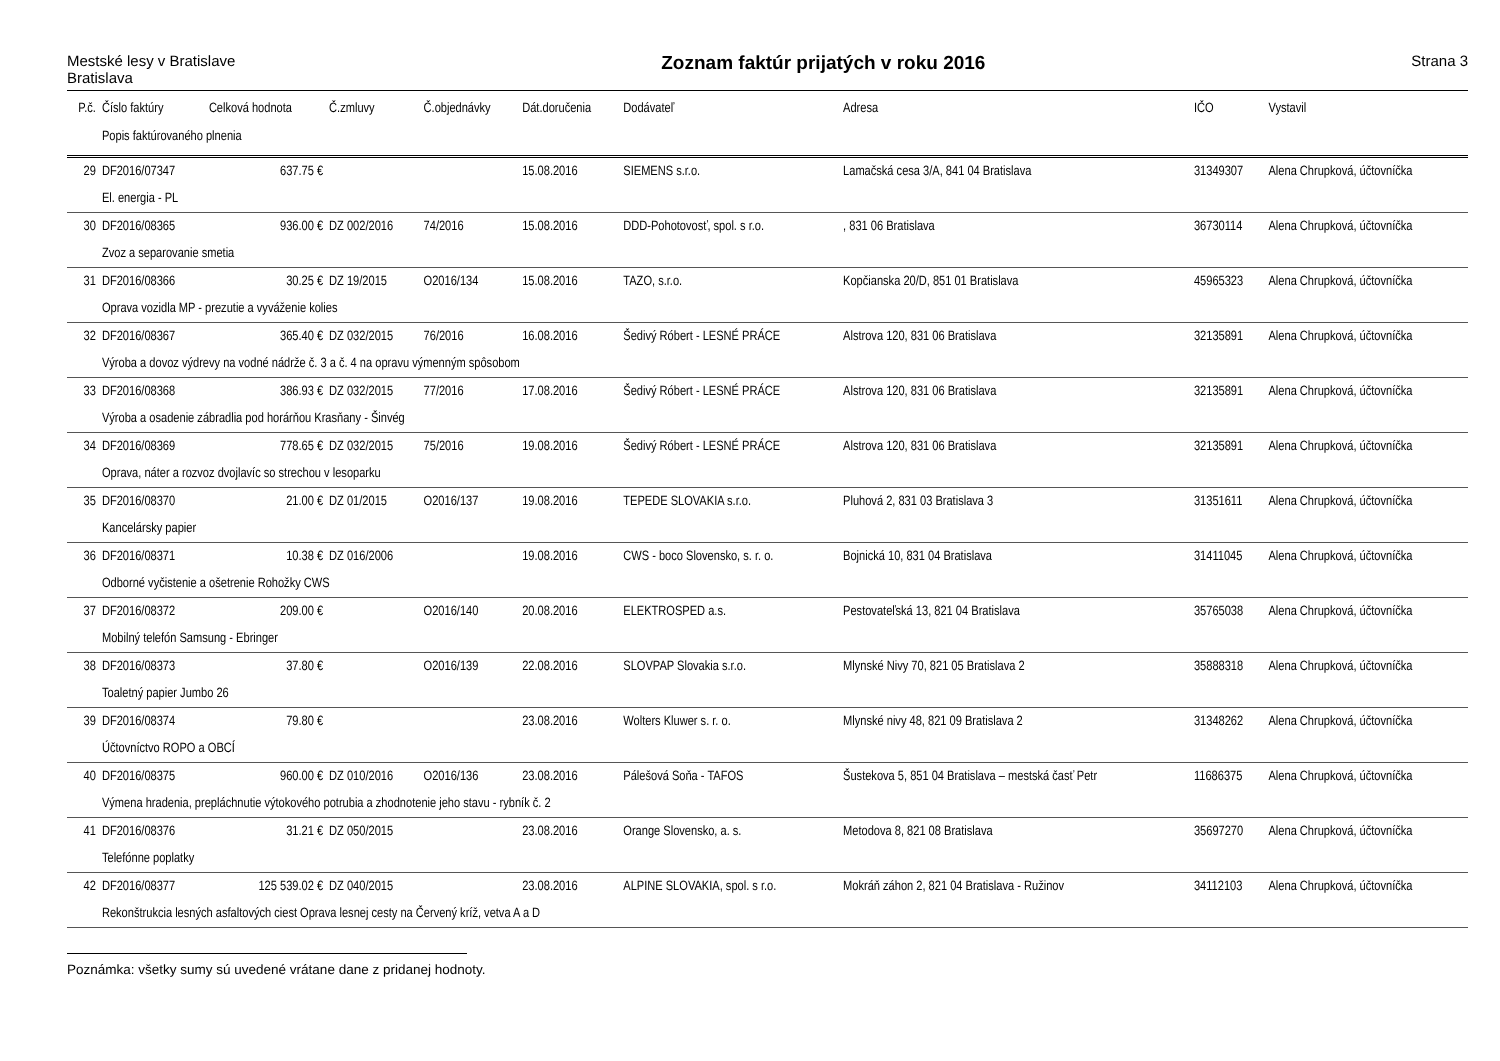Mestské lesy v Bratislave
Bratislava
Zoznam faktúr prijatých v roku 2016
Strana 3
| P.č. | Číslo faktúry | Celková hodnota | Č.zmluvy | Č.objednávky | Dát.doručenia | Dodávateľ | Adresa | IČO | Vystavil |
| --- | --- | --- | --- | --- | --- | --- | --- | --- | --- |
| | Popis faktúrovaného plnenia | | | | | | | | |
| 29 | DF2016/07347 | 637.75 € | | | 15.08.2016 | SIEMENS s.r.o. | Lamačská cesa 3/A, 841 04 Bratislava | 31349307 | Alena Chrupková, účtovníčka |
| | El. energia - PL | | | | | | | | |
| 30 | DF2016/08365 | 936.00 € | DZ 002/2016 | 74/2016 | 15.08.2016 | DDD-Pohotovosť, spol. s r.o. | , 831 06 Bratislava | 36730114 | Alena Chrupková, účtovníčka |
| | Zvoz a separovanie smetia | | | | | | | | |
| 31 | DF2016/08366 | 30.25 € | DZ 19/2015 | O2016/134 | 15.08.2016 | TAZO, s.r.o. | Kopčianska 20/D, 851 01 Bratislava | 45965323 | Alena Chrupková, účtovníčka |
| | Oprava vozidla MP - prezutie a vyváženie kolies | | | | | | | | |
| 32 | DF2016/08367 | 365.40 € | DZ 032/2015 | 76/2016 | 16.08.2016 | Šedivý Róbert - LESNÉ PRÁCE | Alstrova 120, 831 06 Bratislava | 32135891 | Alena Chrupková, účtovníčka |
| | Výroba a dovoz výdrevy na vodné nádrže č. 3 a č. 4 na opravu výmenným spôsobom | | | | | | | | |
| 33 | DF2016/08368 | 386.93 € | DZ 032/2015 | 77/2016 | 17.08.2016 | Šedivý Róbert - LESNÉ PRÁCE | Alstrova 120, 831 06 Bratislava | 32135891 | Alena Chrupková, účtovníčka |
| | Výroba a osadenie zábradlia pod horárňou Krasňany - Šinvég | | | | | | | | |
| 34 | DF2016/08369 | 778.65 € | DZ 032/2015 | 75/2016 | 19.08.2016 | Šedivý Róbert - LESNÉ PRÁCE | Alstrova 120, 831 06 Bratislava | 32135891 | Alena Chrupková, účtovníčka |
| | Oprava, náter a rozvoz dvojlavíc so strechou v lesoparku | | | | | | | | |
| 35 | DF2016/08370 | 21.00 € | DZ 01/2015 | O2016/137 | 19.08.2016 | TEPEDE SLOVAKIA s.r.o. | Pluhová 2, 831 03 Bratislava 3 | 31351611 | Alena Chrupková, účtovníčka |
| | Kancelársky papier | | | | | | | | |
| 36 | DF2016/08371 | 10.38 € | DZ 016/2006 | | 19.08.2016 | CWS - boco Slovensko, s. r. o. | Bojnická 10, 831 04 Bratislava | 31411045 | Alena Chrupková, účtovníčka |
| | Odborné vyčistenie a ošetrenie Rohožky CWS | | | | | | | | |
| 37 | DF2016/08372 | 209.00 € | | O2016/140 | 20.08.2016 | ELEKTROSPED a.s. | Pestovateľská 13, 821 04 Bratislava | 35765038 | Alena Chrupková, účtovníčka |
| | Mobilný telefón Samsung - Ebringer | | | | | | | | |
| 38 | DF2016/08373 | 37.80 € | | O2016/139 | 22.08.2016 | SLOVPAP Slovakia s.r.o. | Mlynské Nivy 70, 821 05 Bratislava 2 | 35888318 | Alena Chrupková, účtovníčka |
| | Toaletný papier Jumbo 26 | | | | | | | | |
| 39 | DF2016/08374 | 79.80 € | | | 23.08.2016 | Wolters Kluwer s. r. o. | Mlynské nivy 48, 821 09 Bratislava 2 | 31348262 | Alena Chrupková, účtovníčka |
| | Účtovníctvo ROPO a OBCÍ | | | | | | | | |
| 40 | DF2016/08375 | 960.00 € | DZ 010/2016 | O2016/136 | 23.08.2016 | Pálešová Soňa - TAFOS | Šustekova 5, 851 04 Bratislava – mestská časť Petr | 11686375 | Alena Chrupková, účtovníčka |
| | Výmena hradenia, prepláchnutie výtokového potrubia a zhodnotenie jeho stavu - rybník č. 2 | | | | | | | | |
| 41 | DF2016/08376 | 31.21 € | DZ 050/2015 | | 23.08.2016 | Orange Slovensko, a. s. | Metodova 8, 821 08 Bratislava | 35697270 | Alena Chrupková, účtovníčka |
| | Telefónne poplatky | | | | | | | | |
| 42 | DF2016/08377 | 125 539.02 € | DZ 040/2015 | | 23.08.2016 | ALPINE SLOVAKIA, spol. s r.o. | Mokráň záhon 2, 821 04 Bratislava - Ružinov | 34112103 | Alena Chrupková, účtovníčka |
| | Rekonštrukcia lesných asfaltových ciest Oprava lesnej cesty na Červený kríž, vetva A a D | | | | | | | | |
Poznámka: všetky sumy sú uvedené vrátane dane z pridanej hodnoty.